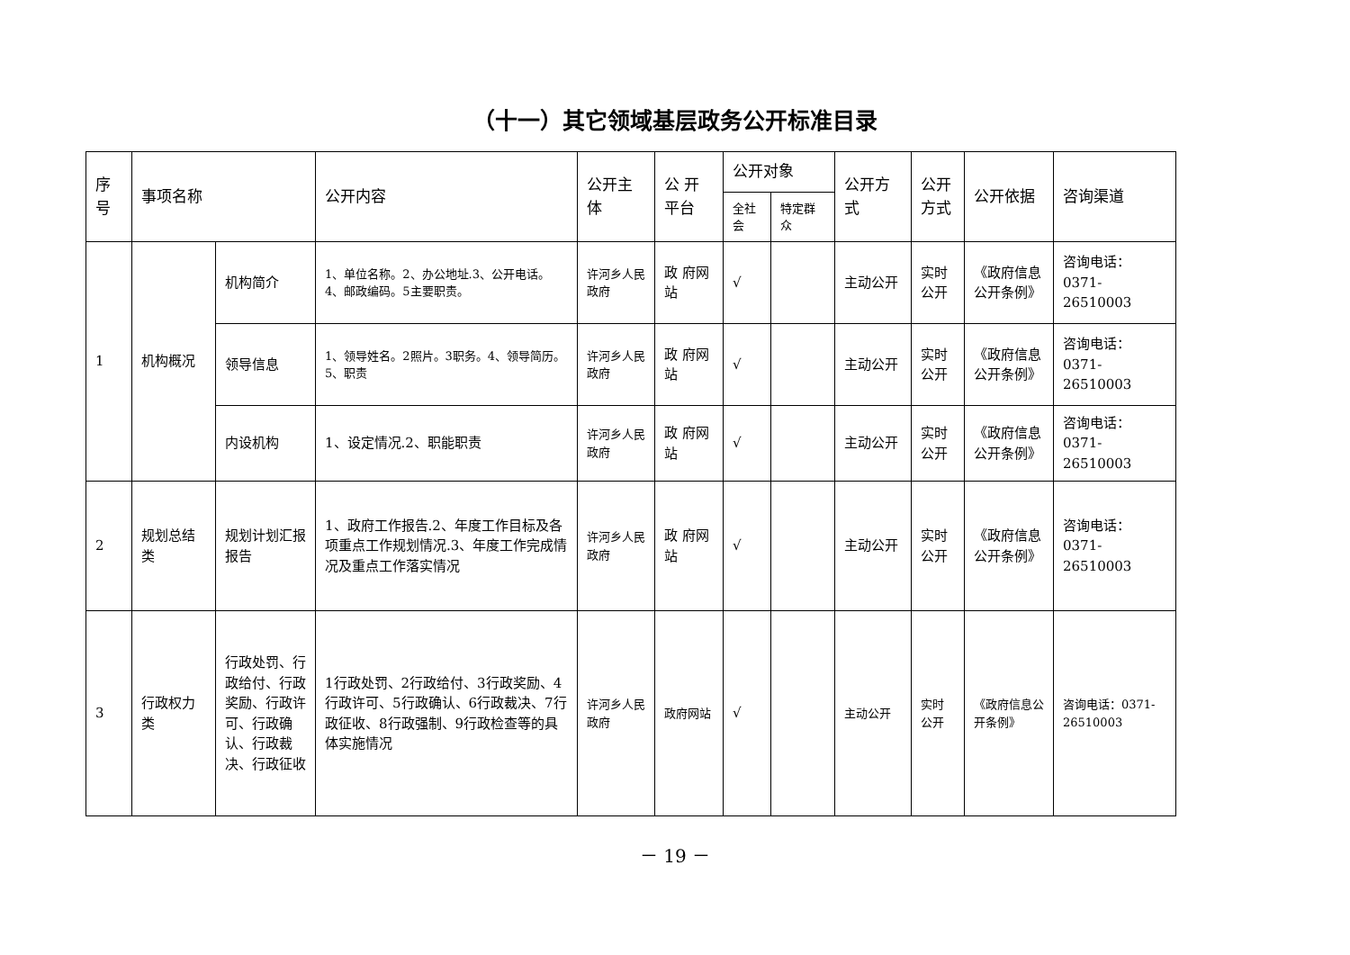（十一）其它领域基层政务公开标准目录
| 序号 | 事项名称 | | 公开内容 | 公开主体 | 公 开 平台 | 公开对象 | | 公开方式 | 公开方式 | 公开依据 | 咨询渠道 |
| --- | --- | --- | --- | --- | --- | --- | --- | --- | --- | --- | --- |
| | | | | | | 全社会 | 特定群众 | | | | |
| 1 | 机构概况 | 机构简介 | 1、单位名称。2、办公地址.3、公开电话。4、邮政编码。5主要职责。 | 许河乡人民政府 | 政 府网站 | √ | | 主动公开 | 实时公开 | 《政府信息公开条例》 | 咨询电话：0371-26510003 |
| | | 领导信息 | 1、领导姓名。2照片。3职务。4、领导简历。5、职责 | 许河乡人民政府 | 政 府网站 | √ | | 主动公开 | 实时公开 | 《政府信息公开条例》 | 咨询电话：0371-26510003 |
| | | 内设机构 | 1、设定情况.2、职能职责 | 许河乡人民政府 | 政 府网站 | √ | | 主动公开 | 实时公开 | 《政府信息公开条例》 | 咨询电话：0371-26510003 |
| 2 | 规划总结类 | 规划计划汇报报告 | 1、政府工作报告.2、年度工作目标及各项重点工作规划情况.3、年度工作完成情况及重点工作落实情况 | 许河乡人民政府 | 政 府网站 | √ | | 主动公开 | 实时公开 | 《政府信息公开条例》 | 咨询电话：0371-26510003 |
| 3 | 行政权力类 | 行政处罚、行政给付、行政奖励、行政许可、行政确认、行政裁决、行政征收 | 1行政处罚、2行政给付、3行政奖励、4行政许可、5行政确认、6行政裁决、7行政征收、8行政强制、9行政检查等的具体实施情况 | 许河乡人民政府 | 政府网站 | √ | | 主动公开 | 实时公开 | 《政府信息公开条例》 | 咨询电话：0371-26510003 |
－ 19 －